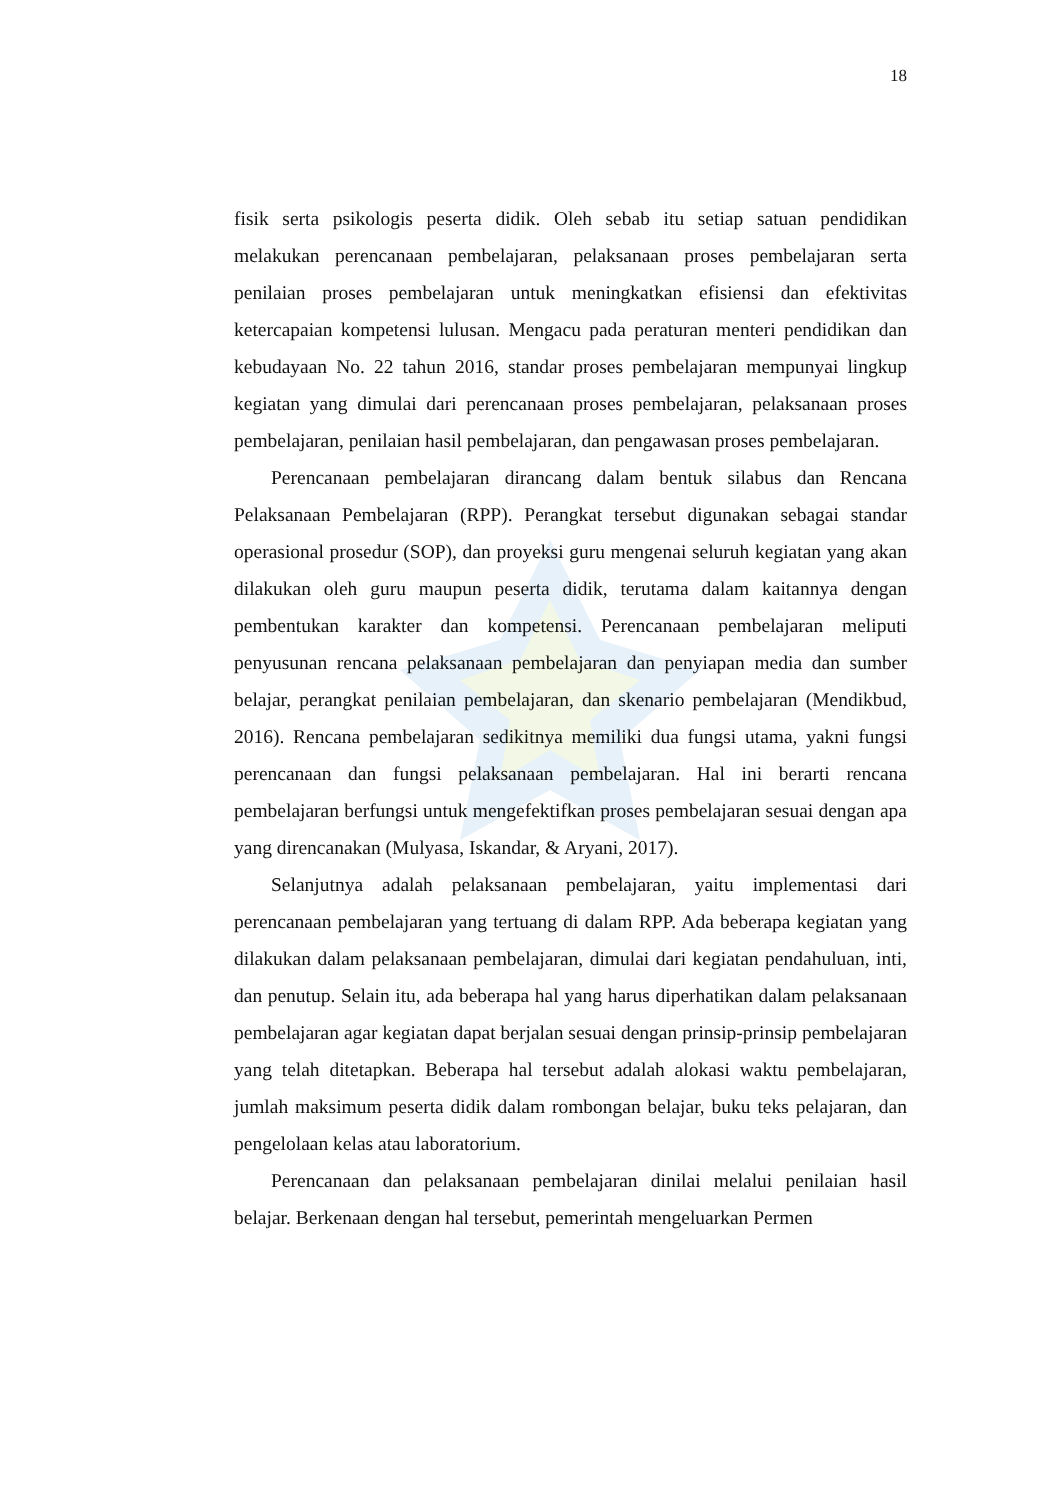18
fisik serta psikologis peserta didik. Oleh sebab itu setiap satuan pendidikan melakukan perencanaan pembelajaran, pelaksanaan proses pembelajaran serta penilaian proses pembelajaran untuk meningkatkan efisiensi dan efektivitas ketercapaian kompetensi lulusan. Mengacu pada peraturan menteri pendidikan dan kebudayaan No. 22 tahun 2016, standar proses pembelajaran mempunyai lingkup kegiatan yang dimulai dari perencanaan proses pembelajaran, pelaksanaan proses pembelajaran, penilaian hasil pembelajaran, dan pengawasan proses pembelajaran.
Perencanaan pembelajaran dirancang dalam bentuk silabus dan Rencana Pelaksanaan Pembelajaran (RPP). Perangkat tersebut digunakan sebagai standar operasional prosedur (SOP), dan proyeksi guru mengenai seluruh kegiatan yang akan dilakukan oleh guru maupun peserta didik, terutama dalam kaitannya dengan pembentukan karakter dan kompetensi. Perencanaan pembelajaran meliputi penyusunan rencana pelaksanaan pembelajaran dan penyiapan media dan sumber belajar, perangkat penilaian pembelajaran, dan skenario pembelajaran (Mendikbud, 2016). Rencana pembelajaran sedikitnya memiliki dua fungsi utama, yakni fungsi perencanaan dan fungsi pelaksanaan pembelajaran. Hal ini berarti rencana pembelajaran berfungsi untuk mengefektifkan proses pembelajaran sesuai dengan apa yang direncanakan (Mulyasa, Iskandar, & Aryani, 2017).
Selanjutnya adalah pelaksanaan pembelajaran, yaitu implementasi dari perencanaan pembelajaran yang tertuang di dalam RPP. Ada beberapa kegiatan yang dilakukan dalam pelaksanaan pembelajaran, dimulai dari kegiatan pendahuluan, inti, dan penutup. Selain itu, ada beberapa hal yang harus diperhatikan dalam pelaksanaan pembelajaran agar kegiatan dapat berjalan sesuai dengan prinsip-prinsip pembelajaran yang telah ditetapkan. Beberapa hal tersebut adalah alokasi waktu pembelajaran, jumlah maksimum peserta didik dalam rombongan belajar, buku teks pelajaran, dan pengelolaan kelas atau laboratorium.
Perencanaan dan pelaksanaan pembelajaran dinilai melalui penilaian hasil belajar. Berkenaan dengan hal tersebut, pemerintah mengeluarkan Permen